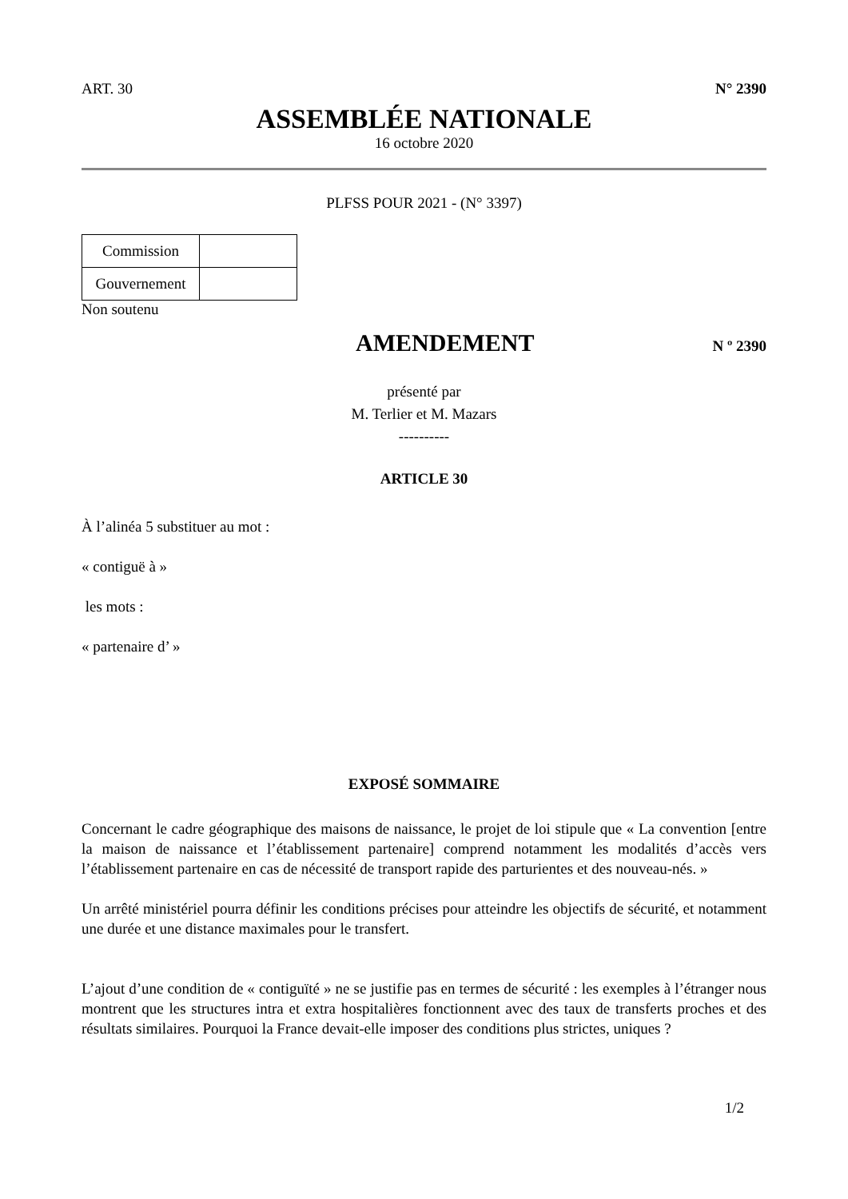ART. 30 N° 2390
ASSEMBLÉE NATIONALE
16 octobre 2020
PLFSS POUR 2021 - (N° 3397)
| Commission | |
| Gouvernement | |
Non soutenu
AMENDEMENT N º 2390
présenté par
M. Terlier et M. Mazars
----------
ARTICLE 30
À l’alinéa 5 substituer au mot :
« contiguë à »
les mots :
« partenaire d’ »
EXPOSÉ SOMMAIRE
Concernant le cadre géographique des maisons de naissance, le projet de loi stipule que « La convention [entre la maison de naissance et l’établissement partenaire] comprend notamment les modalités d’accès vers l’établissement partenaire en cas de nécessité de transport rapide des parturientes et des nouveau-nés. »
Un arrêté ministériel pourra définir les conditions précises pour atteindre les objectifs de sécurité, et notamment une durée et une distance maximales pour le transfert.
L’ajout d’une condition de « contiguïté » ne se justifie pas en termes de sécurité : les exemples à l’étranger nous montrent que les structures intra et extra hospitalières fonctionnent avec des taux de transferts proches et des résultats similaires. Pourquoi la France devait-elle imposer des conditions plus strictes, uniques ?
1/2